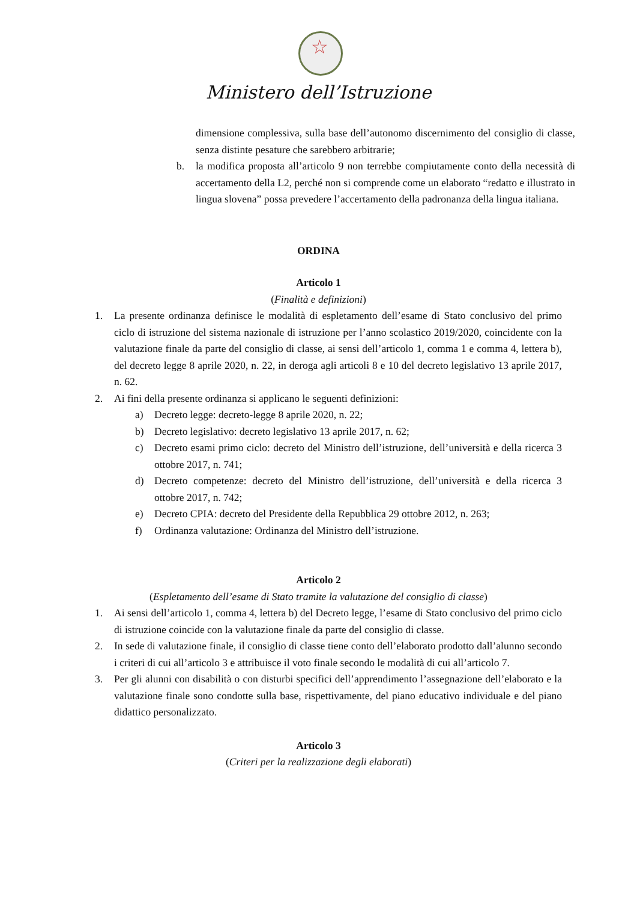☆
Ministero dell’Istruzione
dimensione complessiva, sulla base dell’autonomo discernimento del consiglio di classe, senza distinte pesature che sarebbero arbitrarie;
b. la modifica proposta all’articolo 9 non terrebbe compiutamente conto della necessità di accertamento della L2, perché non si comprende come un elaborato “redatto e illustrato in lingua slovena” possa prevedere l’accertamento della padronanza della lingua italiana.
ORDINA
Articolo 1
(Finalità e definizioni)
1. La presente ordinanza definisce le modalità di espletamento dell’esame di Stato conclusivo del primo ciclo di istruzione del sistema nazionale di istruzione per l’anno scolastico 2019/2020, coincidente con la valutazione finale da parte del consiglio di classe, ai sensi dell’articolo 1, comma 1 e comma 4, lettera b), del decreto legge 8 aprile 2020, n. 22, in deroga agli articoli 8 e 10 del decreto legislativo 13 aprile 2017, n. 62.
2. Ai fini della presente ordinanza si applicano le seguenti definizioni:
a) Decreto legge: decreto-legge 8 aprile 2020, n. 22;
b) Decreto legislativo: decreto legislativo 13 aprile 2017, n. 62;
c) Decreto esami primo ciclo: decreto del Ministro dell’istruzione, dell’università e della ricerca 3 ottobre 2017, n. 741;
d) Decreto competenze: decreto del Ministro dell’istruzione, dell’università e della ricerca 3 ottobre 2017, n. 742;
e) Decreto CPIA: decreto del Presidente della Repubblica 29 ottobre 2012, n. 263;
f) Ordinanza valutazione: Ordinanza del Ministro dell’istruzione.
Articolo 2
(Espletamento dell’esame di Stato tramite la valutazione del consiglio di classe)
1. Ai sensi dell’articolo 1, comma 4, lettera b) del Decreto legge, l’esame di Stato conclusivo del primo ciclo di istruzione coincide con la valutazione finale da parte del consiglio di classe.
2. In sede di valutazione finale, il consiglio di classe tiene conto dell’elaborato prodotto dall’alunno secondo i criteri di cui all’articolo 3 e attribuisce il voto finale secondo le modalità di cui all’articolo 7.
3. Per gli alunni con disabilità o con disturbi specifici dell’apprendimento l’assegnazione dell’elaborato e la valutazione finale sono condotte sulla base, rispettivamente, del piano educativo individuale e del piano didattico personalizzato.
Articolo 3
(Criteri per la realizzazione degli elaborati)